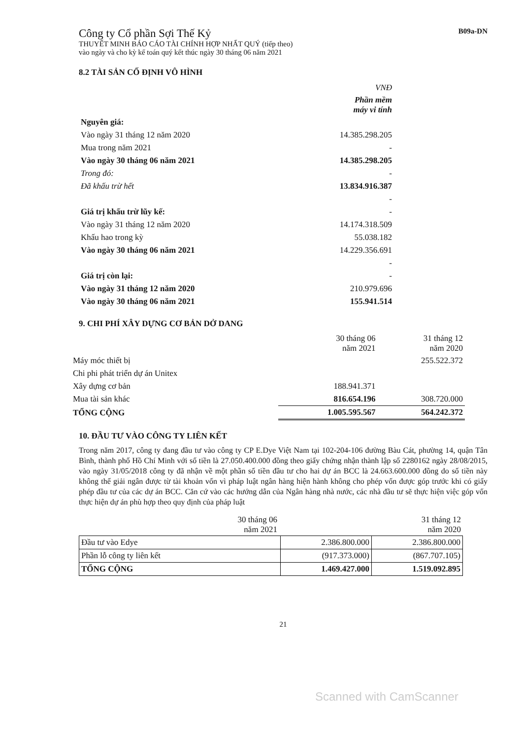Công ty Cổ phần Sợi Thế Kỷ
THUYẾT MINH BÁO CÁO TÀI CHÍNH HỢP NHẤT QUÝ (tiếp theo)
vào ngày và cho kỳ kế toán quý kết thúc ngày 30 tháng 06 năm 2021
B09a-DN
8.2 TÀI SẢN CỐ ĐỊNH VÔ HÌNH
| | VNĐ |
| | Phần mềm máy vi tính |
| Nguyên giá: | |
| Vào ngày 31 tháng 12 năm 2020 | 14.385.298.205 |
| Mua trong năm 2021 | - |
| Vào ngày 30 tháng 06 năm 2021 | 14.385.298.205 |
| Trong đó: | - |
| Đã khấu trừ hết | 13.834.916.387 |
| | - |
| Giá trị khấu trừ lũy kế: | - |
| Vào ngày 31 tháng 12 năm 2020 | 14.174.318.509 |
| Khấu hao trong kỳ | 55.038.182 |
| Vào ngày 30 tháng 06 năm 2021 | 14.229.356.691 |
| | - |
| Giá trị còn lại: | - |
| Vào ngày 31 tháng 12 năm 2020 | 210.979.696 |
| Vào ngày 30 tháng 06 năm 2021 | 155.941.514 |
9. CHI PHÍ XÂY DỰNG CƠ BẢN DỞ DANG
| | 30 tháng 06 năm 2021 | 31 tháng 12 năm 2020 |
| Máy móc thiết bị | | 255.522.372 |
| Chi phi phát triển dự án Unitex | | |
| Xây dựng cơ bản | 188.941.371 | |
| Mua tài sản khác | 816.654.196 | 308.720.000 |
| TỔNG CỘNG | 1.005.595.567 | 564.242.372 |
10. ĐẦU TƯ VÀO CÔNG TY LIÊN KẾT
Trong năm 2017, công ty đang đầu tư vào công ty CP E.Dye Việt Nam tại 102-204-106 đường Bàu Cát, phường 14, quận Tân Bình, thành phố Hồ Chí Minh với số tiền là 27.050.400.000 đồng theo giấy chứng nhận thành lập số 2280162 ngày 28/08/2015, vào ngày 31/05/2018 công ty đã nhận về một phần số tiền đầu tư cho hai dự án BCC là 24.663.600.000 đồng do số tiền này không thể giải ngân được từ tài khoản vốn vì pháp luật ngân hàng hiện hành không cho phép vốn được góp trước khi có giấy phép đầu tư của các dự án BCC. Căn cứ vào các hướng dẫn của Ngân hàng nhà nước, các nhà đầu tư sẽ thực hiện việc góp vốn thực hiện dự án phù hợp theo quy định của pháp luật
| | 30 tháng 06 năm 2021 | 31 tháng 12 năm 2020 |
| Đầu tư vào Edye | 2.386.800.000 | 2.386.800.000 |
| Phần lỗ công ty liên kết | (917.373.000) | (867.707.105) |
| TỔNG CỘNG | 1.469.427.000 | 1.519.092.895 |
21
Scanned with CamScanner